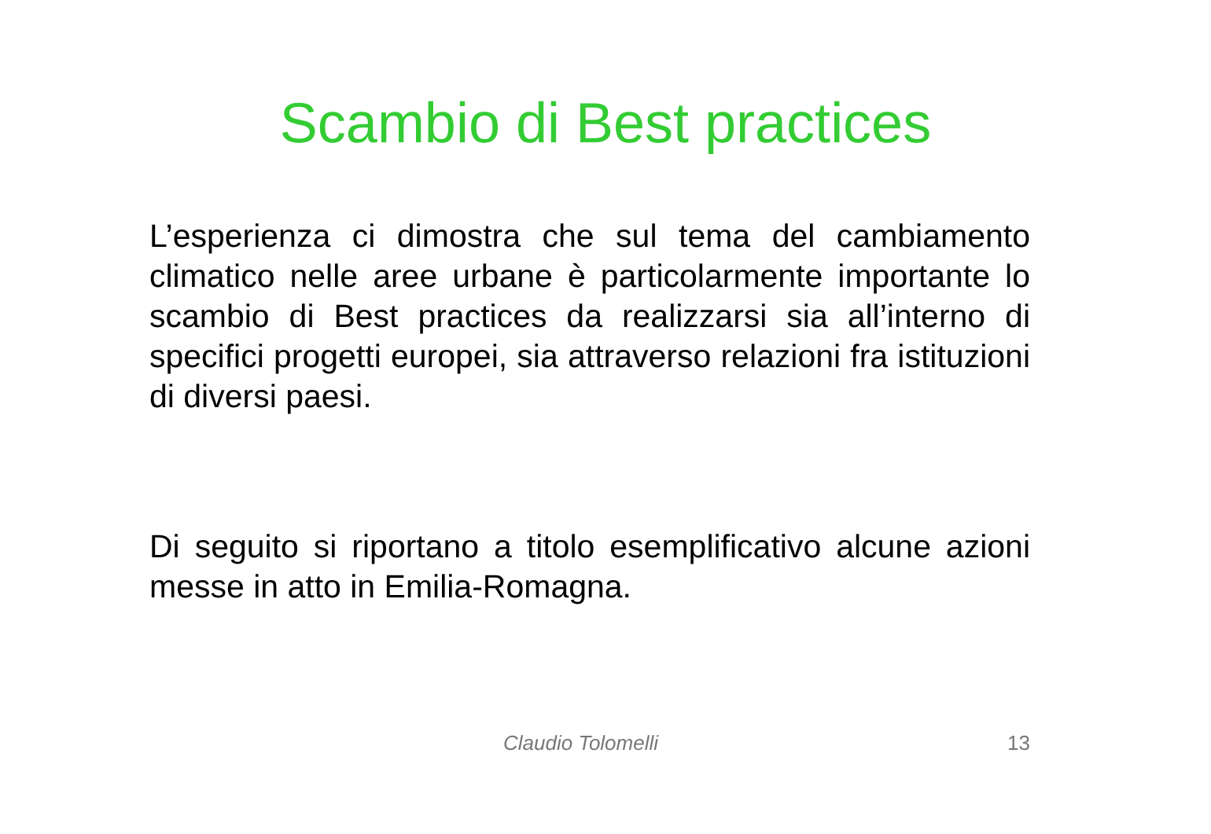Scambio di Best practices
L’esperienza ci dimostra che sul tema del cambiamento climatico nelle aree urbane è particolarmente importante lo scambio di Best practices da realizzarsi sia all’interno di specifici progetti europei, sia attraverso relazioni fra istituzioni di diversi paesi.
Di seguito si riportano a titolo esemplificativo alcune azioni messe in atto in Emilia-Romagna.
Claudio Tolomelli 13